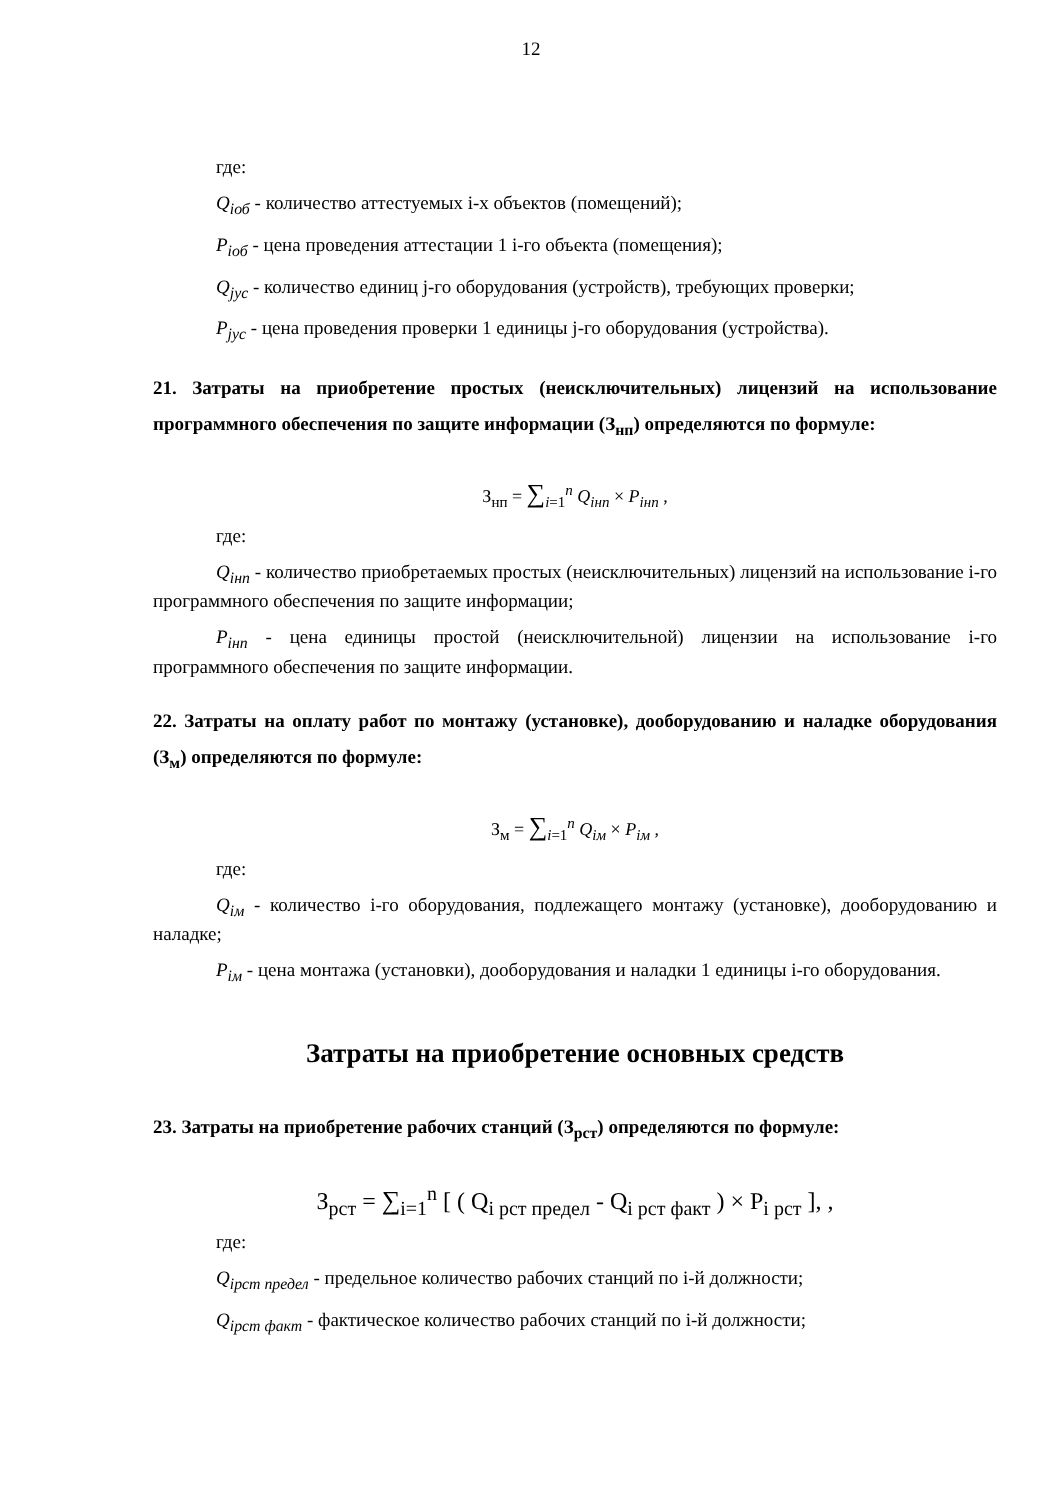12
где:
Q<sub>iоб</sub> - количество аттестуемых i-х объектов (помещений);
P<sub>iоб</sub> - цена проведения аттестации 1 i-го объекта (помещения);
Q<sub>jус</sub> - количество единиц j-го оборудования (устройств), требующих проверки;
P<sub>jус</sub> - цена проведения проверки 1 единицы j-го оборудования (устройства).
21. Затраты на приобретение простых (неисключительных) лицензий на использование программного обеспечения по защите информации (З<sub>нп</sub>) определяются по формуле:
З<sub>нп</sub> = ∑<sub>i=1</sub><sup>n</sup> Q<sub>iнп</sub> × P<sub>iнп</sub> ,
где:
Q<sub>iнп</sub> - количество приобретаемых простых (неисключительных) лицензий на использование i-го программного обеспечения по защите информации;
P<sub>iнп</sub> - цена единицы простой (неисключительной) лицензии на использование i-го программного обеспечения по защите информации.
22. Затраты на оплату работ по монтажу (установке), дооборудованию и наладке оборудования (З<sub>м</sub>) определяются по формуле:
З<sub>м</sub> = ∑<sub>i=1</sub><sup>n</sup> Q<sub>iм</sub> × P<sub>iм</sub> ,
где:
Q<sub>iм</sub> - количество i-го оборудования, подлежащего монтажу (установке), дооборудованию и наладке;
P<sub>iм</sub> - цена монтажа (установки), дооборудования и наладки 1 единицы i-го оборудования.
Затраты на приобретение основных средств
23. Затраты на приобретение рабочих станций (З<sub>рст</sub>) определяются по формуле:
З<sub>рст</sub> = ∑<sub>i=1</sub><sup>n</sup> [ ( Q<sub>i рст предел</sub> - Q<sub>i рст факт</sub> ) × P<sub>i рст</sub> ], ,
где:
Q<sub>iрст предел</sub> - предельное количество рабочих станций по i-й должности;
Q<sub>iрст факт</sub> - фактическое количество рабочих станций по i-й должности;